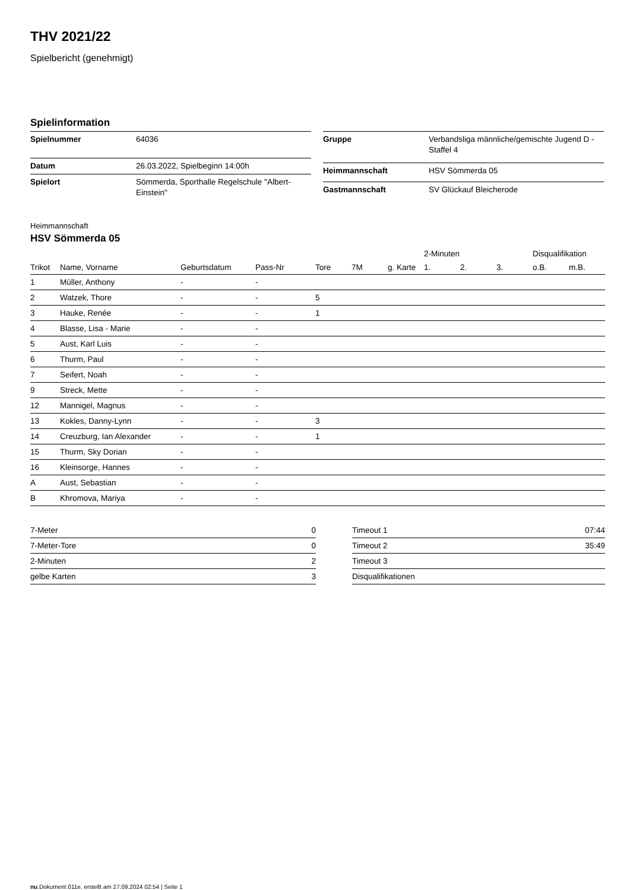THV 2021/22
Spielbericht (genehmigt)
Spielinformation
| Spielnummer | 64036 |
| Datum | 26.03.2022, Spielbeginn 14:00h |
| Spielort | Sömmerda, Sporthalle Regelschule "Albert-Einstein" |
| Gruppe | Verbandsliga männliche/gemischte Jugend D - Staffel 4 |
| Heimmannschaft | HSV Sömmerda 05 |
| Gastmannschaft | SV Glückauf Bleicherode |
Heimmannschaft
HSV Sömmerda 05
| | | | | | | | 2-Minuten | | | Disqualifikation | |
| --- | --- | --- | --- | --- | --- | --- | --- | --- | --- | --- | --- |
| Trikot | Name, Vorname | Geburtsdatum | Pass-Nr | Tore | 7M | g. Karte | 1. | 2. | 3. | o.B. | m.B. |
| 1 | Müller, Anthony | - | - | | | | | | | | |
| 2 | Watzek, Thore | - | - | 5 | | | | | | | |
| 3 | Hauke, Renée | - | - | 1 | | | | | | | |
| 4 | Blasse, Lisa - Marie | - | - | | | | | | | | |
| 5 | Aust, Karl Luis | - | - | | | | | | | | |
| 6 | Thurm, Paul | - | - | | | | | | | | |
| 7 | Seifert, Noah | - | - | | | | | | | | |
| 9 | Streck, Mette | - | - | | | | | | | | |
| 12 | Mannigel, Magnus | - | - | | | | | | | | |
| 13 | Kokles, Danny-Lynn | - | - | 3 | | | | | | | |
| 14 | Creuzburg, Ian Alexander | - | - | 1 | | | | | | | |
| 15 | Thurm, Sky Dorian | - | - | | | | | | | | |
| 16 | Kleinsorge, Hannes | - | - | | | | | | | | |
| A | Aust, Sebastian | - | - | | | | | | | | |
| B | Khromova, Mariya | - | - | | | | | | | | |
| 7-Meter | 0 |
| 7-Meter-Tore | 0 |
| 2-Minuten | 2 |
| gelbe Karten | 3 |
| Timeout 1 | 07:44 |
| Timeout 2 | 35:49 |
| Timeout 3 | |
| Disqualifikationen | |
nu.Dokument 011e, erstellt am 27.09.2024 02:54 | Seite 1